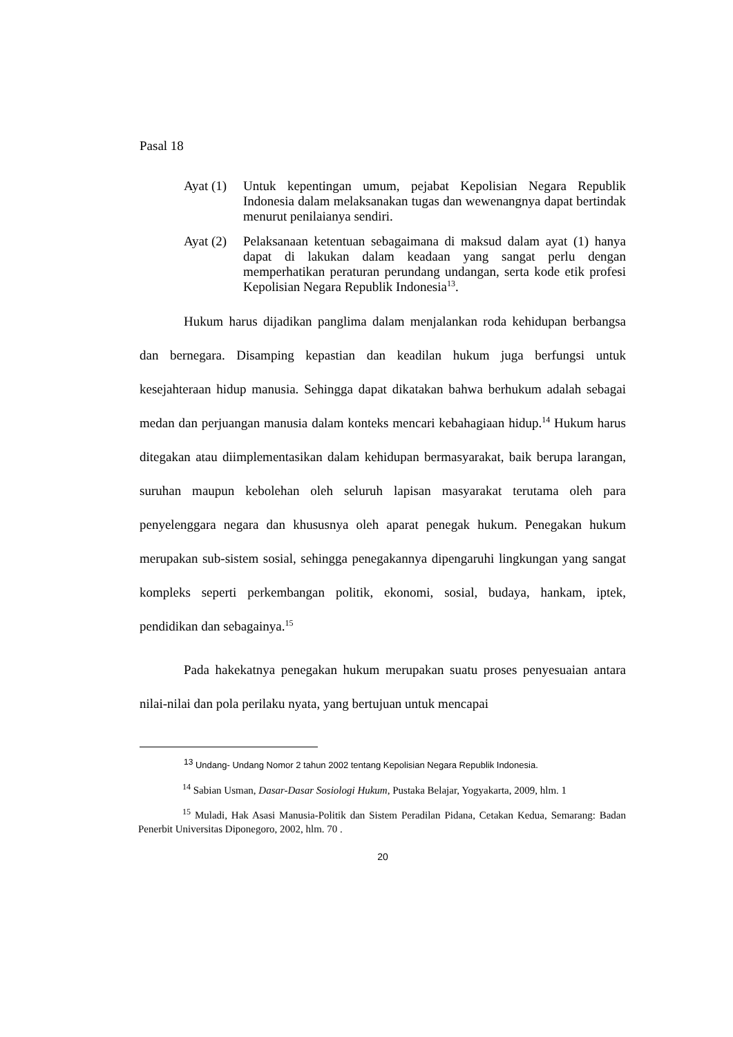Pasal 18
Ayat (1)
Untuk kepentingan umum, pejabat Kepolisian Negara Republik Indonesia dalam melaksanakan tugas dan wewenangnya dapat bertindak menurut penilaianya sendiri.
Ayat (2)
Pelaksanaan ketentuan sebagaimana di maksud dalam ayat (1) hanya dapat di lakukan dalam keadaan yang sangat perlu dengan memperhatikan peraturan perundang undangan, serta kode etik profesi Kepolisian Negara Republik Indonesia<sup>13</sup>.
Hukum harus dijadikan panglima dalam menjalankan roda kehidupan berbangsa dan bernegara. Disamping kepastian dan keadilan hukum juga berfungsi untuk kesejahteraan hidup manusia. Sehingga dapat dikatakan bahwa berhukum adalah sebagai medan dan perjuangan manusia dalam konteks mencari kebahagiaan hidup.<sup>14</sup> Hukum harus ditegakan atau diimplementasikan dalam kehidupan bermasyarakat, baik berupa larangan, suruhan maupun kebolehan oleh seluruh lapisan masyarakat terutama oleh para penyelenggara negara dan khususnya oleh aparat penegak hukum. Penegakan hukum merupakan sub-sistem sosial, sehingga penegakannya dipengaruhi lingkungan yang sangat kompleks seperti perkembangan politik, ekonomi, sosial, budaya, hankam, iptek, pendidikan dan sebagainya.<sup>15</sup>
Pada hakekatnya penegakan hukum merupakan suatu proses penyesuaian antara nilai-nilai dan pola perilaku nyata, yang bertujuan untuk mencapai
<sup>13</sup> Undang- Undang Nomor 2 tahun 2002 tentang Kepolisian Negara Republik Indonesia.
<sup>14</sup> Sabian Usman, Dasar-Dasar Sosiologi Hukum, Pustaka Belajar, Yogyakarta, 2009, hlm. 1
<sup>15</sup> Muladi, Hak Asasi Manusia-Politik dan Sistem Peradilan Pidana, Cetakan Kedua, Semarang: Badan Penerbit Universitas Diponegoro, 2002, hlm. 70 .
20